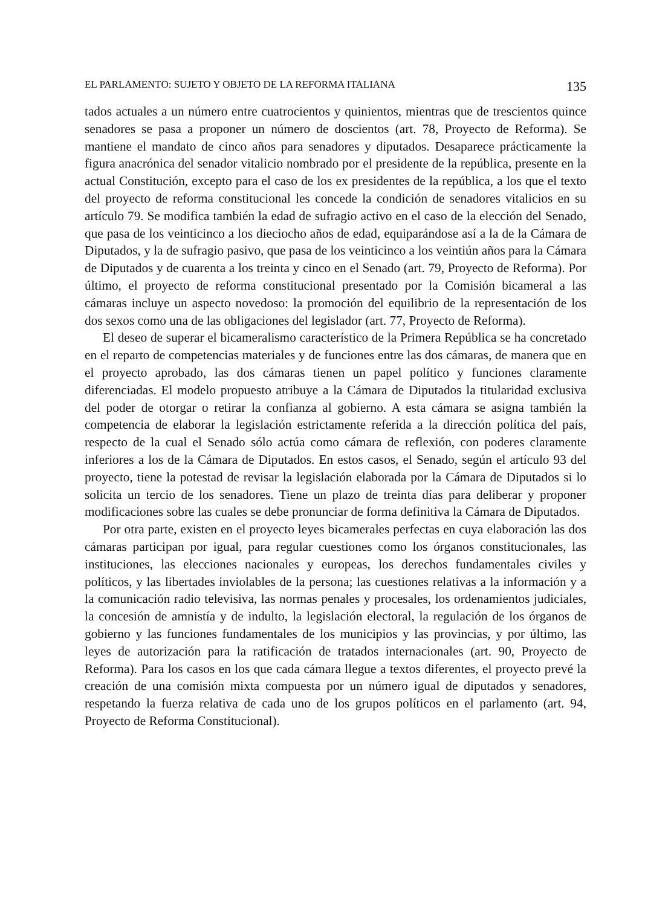EL PARLAMENTO: SUJETO Y OBJETO DE LA REFORMA ITALIANA 135
tados actuales a un número entre cuatrocientos y quinientos, mientras que de trescientos quince senadores se pasa a proponer un número de doscientos (art. 78, Proyecto de Reforma). Se mantiene el mandato de cinco años para senadores y diputados. Desaparece prácticamente la figura anacrónica del senador vitalicio nombrado por el presidente de la república, presente en la actual Constitución, excepto para el caso de los ex presidentes de la república, a los que el texto del proyecto de reforma constitucional les concede la condición de senadores vitalicios en su artículo 79. Se modifica también la edad de sufragio activo en el caso de la elección del Senado, que pasa de los veinticinco a los dieciocho años de edad, equiparándose así a la de la Cámara de Diputados, y la de sufragio pasivo, que pasa de los veinticinco a los veintiún años para la Cámara de Diputados y de cuarenta a los treinta y cinco en el Senado (art. 79, Proyecto de Reforma). Por último, el proyecto de reforma constitucional presentado por la Comisión bicameral a las cámaras incluye un aspecto novedoso: la promoción del equilibrio de la representación de los dos sexos como una de las obligaciones del legislador (art. 77, Proyecto de Reforma).
El deseo de superar el bicameralismo característico de la Primera República se ha concretado en el reparto de competencias materiales y de funciones entre las dos cámaras, de manera que en el proyecto aprobado, las dos cámaras tienen un papel político y funciones claramente diferenciadas. El modelo propuesto atribuye a la Cámara de Diputados la titularidad exclusiva del poder de otorgar o retirar la confianza al gobierno. A esta cámara se asigna también la competencia de elaborar la legislación estrictamente referida a la dirección política del país, respecto de la cual el Senado sólo actúa como cámara de reflexión, con poderes claramente inferiores a los de la Cámara de Diputados. En estos casos, el Senado, según el artículo 93 del proyecto, tiene la potestad de revisar la legislación elaborada por la Cámara de Diputados si lo solicita un tercio de los senadores. Tiene un plazo de treinta días para deliberar y proponer modificaciones sobre las cuales se debe pronunciar de forma definitiva la Cámara de Diputados.
Por otra parte, existen en el proyecto leyes bicamerales perfectas en cuya elaboración las dos cámaras participan por igual, para regular cuestiones como los órganos constitucionales, las instituciones, las elecciones nacionales y europeas, los derechos fundamentales civiles y políticos, y las libertades inviolables de la persona; las cuestiones relativas a la información y a la comunicación radio televisiva, las normas penales y procesales, los ordenamientos judiciales, la concesión de amnistía y de indulto, la legislación electoral, la regulación de los órganos de gobierno y las funciones fundamentales de los municipios y las provincias, y por último, las leyes de autorización para la ratificación de tratados internacionales (art. 90, Proyecto de Reforma). Para los casos en los que cada cámara llegue a textos diferentes, el proyecto prevé la creación de una comisión mixta compuesta por un número igual de diputados y senadores, respetando la fuerza relativa de cada uno de los grupos políticos en el parlamento (art. 94, Proyecto de Reforma Constitucional).